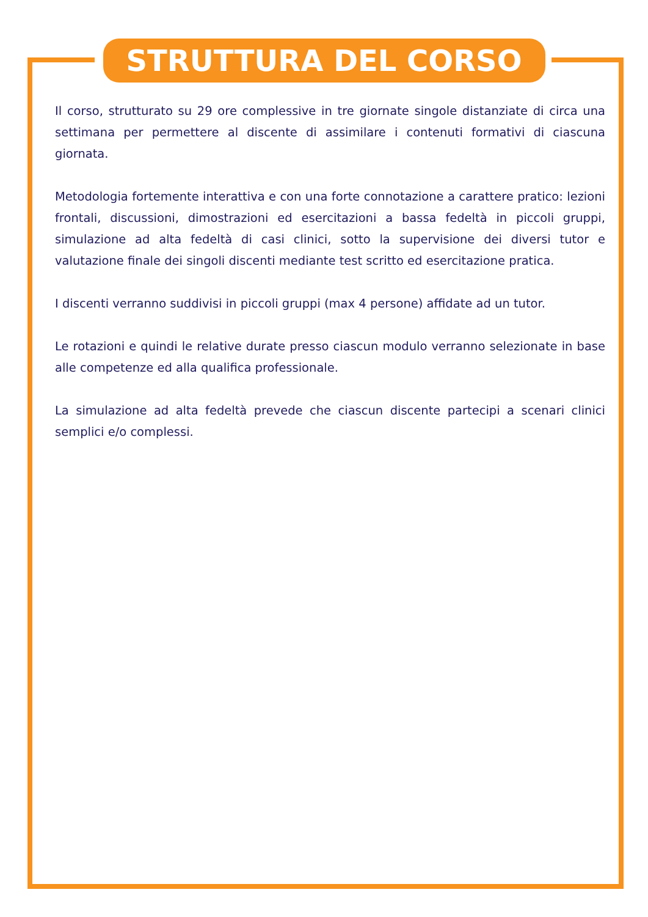STRUTTURA DEL CORSO
Il corso, strutturato su 29 ore complessive in tre giornate singole distanziate di circa una settimana per permettere al discente di assimilare i contenuti formativi di ciascuna giornata.
Metodologia fortemente interattiva e con una forte connotazione a carattere pratico: lezioni frontali, discussioni, dimostrazioni ed esercitazioni a bassa fedeltà in piccoli gruppi, simulazione ad alta fedeltà di casi clinici, sotto la supervisione dei diversi tutor e valutazione finale dei singoli discenti mediante test scritto ed esercitazione pratica.
I discenti verranno suddivisi in piccoli gruppi (max 4 persone) affidate ad un tutor.
Le rotazioni e quindi le relative durate presso ciascun modulo verranno selezionate in base alle competenze ed alla qualifica professionale.
La simulazione ad alta fedeltà prevede che ciascun discente partecipi a scenari clinici semplici e/o complessi.